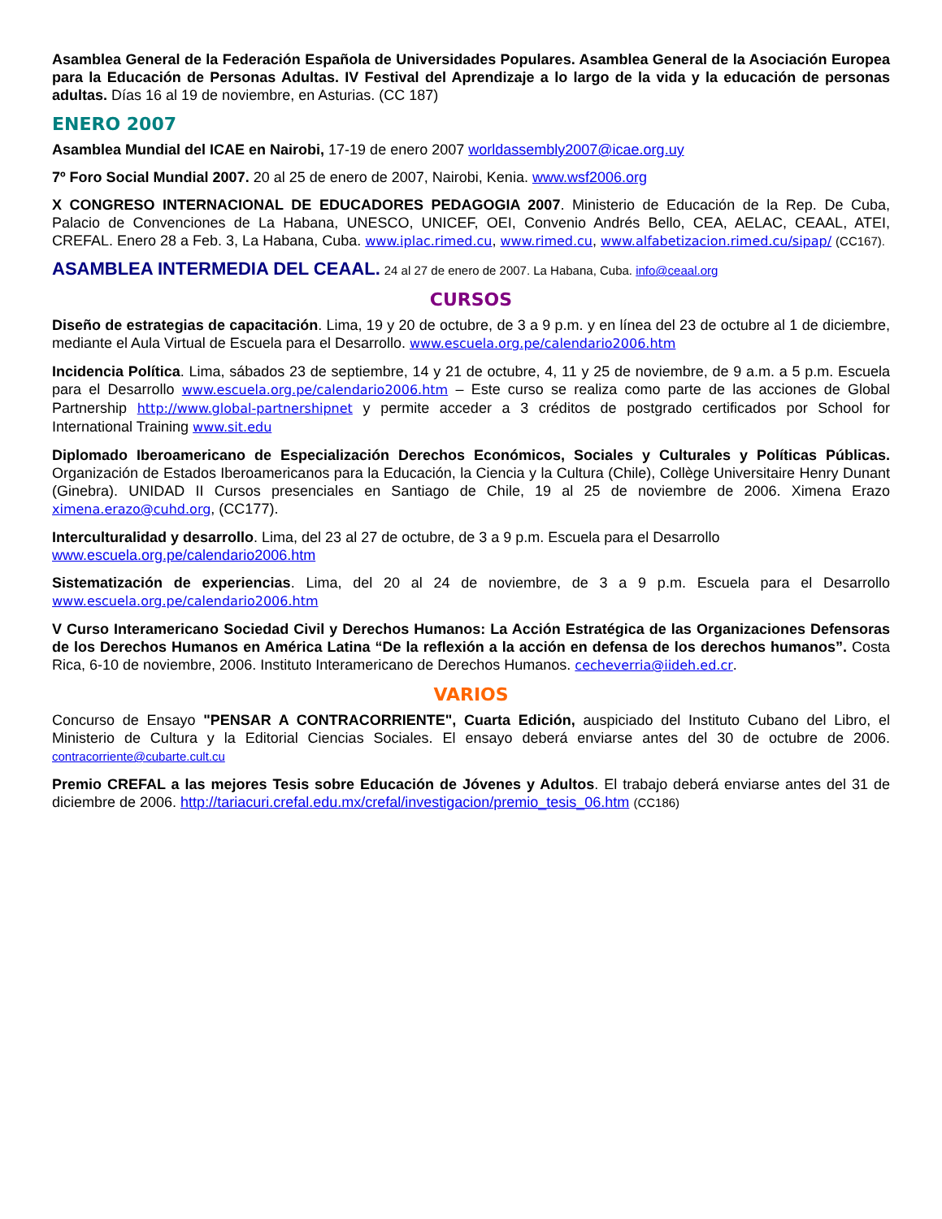Asamblea General de la Federación Española de Universidades Populares. Asamblea General de la Asociación Europea para la Educación de Personas Adultas. IV Festival del Aprendizaje a lo largo de la vida y la educación de personas adultas. Días 16 al 19 de noviembre, en Asturias. (CC 187)
ENERO 2007
Asamblea Mundial del ICAE en Nairobi, 17-19 de enero 2007 worldassembly2007@icae.org.uy
7º Foro Social Mundial 2007. 20 al 25 de enero de 2007, Nairobi, Kenia. www.wsf2006.org
X CONGRESO INTERNACIONAL DE EDUCADORES PEDAGOGIA 2007. Ministerio de Educación de la Rep. De Cuba, Palacio de Convenciones de La Habana, UNESCO, UNICEF, OEI, Convenio Andrés Bello, CEA, AELAC, CEAAL, ATEI, CREFAL. Enero 28 a Feb. 3, La Habana, Cuba. www.iplac.rimed.cu, www.rimed.cu, www.alfabetizacion.rimed.cu/sipap/ (CC167).
ASAMBLEA INTERMEDIA DEL CEAAL. 24 al 27 de enero de 2007. La Habana, Cuba. info@ceaal.org
CURSOS
Diseño de estrategias de capacitación. Lima, 19 y 20 de octubre, de 3 a 9 p.m. y en línea del 23 de octubre al 1 de diciembre, mediante el Aula Virtual de Escuela para el Desarrollo. www.escuela.org.pe/calendario2006.htm
Incidencia Política. Lima, sábados 23 de septiembre, 14 y 21 de octubre, 4, 11 y 25 de noviembre, de 9 a.m. a 5 p.m. Escuela para el Desarrollo www.escuela.org.pe/calendario2006.htm – Este curso se realiza como parte de las acciones de Global Partnership http://www.global-partnershipnet y permite acceder a 3 créditos de postgrado certificados por School for International Training www.sit.edu
Diplomado Iberoamericano de Especialización Derechos Económicos, Sociales y Culturales y Políticas Públicas. Organización de Estados Iberoamericanos para la Educación, la Ciencia y la Cultura (Chile), Collège Universitaire Henry Dunant (Ginebra). UNIDAD II Cursos presenciales en Santiago de Chile, 19 al 25 de noviembre de 2006. Ximena Erazo ximena.erazo@cuhd.org, (CC177).
Interculturalidad y desarrollo. Lima, del 23 al 27 de octubre, de 3 a 9 p.m. Escuela para el Desarrollo
www.escuela.org.pe/calendario2006.htm
Sistematización de experiencias. Lima, del 20 al 24 de noviembre, de 3 a 9 p.m. Escuela para el Desarrollo www.escuela.org.pe/calendario2006.htm
V Curso Interamericano Sociedad Civil y Derechos Humanos: La Acción Estratégica de las Organizaciones Defensoras de los Derechos Humanos en América Latina “De la reflexión a la acción en defensa de los derechos humanos”. Costa Rica, 6-10 de noviembre, 2006. Instituto Interamericano de Derechos Humanos. cecheverria@iideh.ed.cr.
VARIOS
Concurso de Ensayo "PENSAR A CONTRACORRIENTE", Cuarta Edición, auspiciado del Instituto Cubano del Libro, el Ministerio de Cultura y la Editorial Ciencias Sociales. El ensayo deberá enviarse antes del 30 de octubre de 2006. contracorriente@cubarte.cult.cu
Premio CREFAL a las mejores Tesis sobre Educación de Jóvenes y Adultos. El trabajo deberá enviarse antes del 31 de diciembre de 2006. http://tariacuri.crefal.edu.mx/crefal/investigacion/premio_tesis_06.htm (CC186)